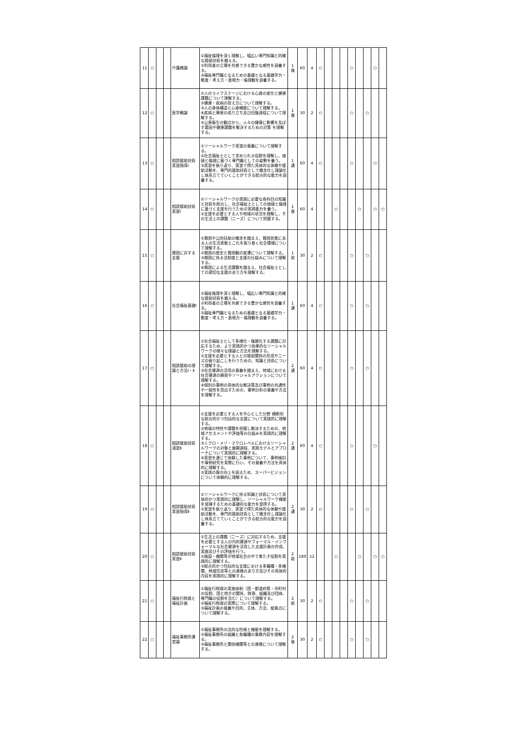| 11 | ○ | | | 介護概論 | ①福祉倫理を深く理解し、幅広い専門知識と的確な援助技術を備える。 ②利用者の立場を共感できる豊かな感性を涵養する。 ③福祉専門職となるための基礎となる基礎学力・態度・考え方・表現力・倫理観を涵養する。 | 1 後 | 60 | 4 | ○ | | | | ○ | | | ○ | |
| 12 | ○ | | | 医学概論 | ①人のライフステージにおける心身の変化と健康課題について理解する。 ②健康・疾病の捉え方について理解する。 ③人の身体構造と心身機能について理解する。 ④疾病と障害の成り立ち及び回復過程について理解する。 ⑤公衆衛生の観点から、人々の健康に影響を及ぼす要因や健康課題を解決するための対策 を理解する。 | 1 後 | 30 | 2 | ○ | | | | ○ | | ○ | | |
| 13 | ○ | | | 相談援助技術実習指導Ⅰ | ①ソーシャルワーク実習の意義について理解する。 ②社会福祉士として求められる役割を理解し、価値と倫理に基づく専門職としての姿勢を養う。 ③実習を振り返り、実習で得た具体的な体験や援助活動を、専門的援助技術として概念化し理論化し体系立てていくことができる総合的な能力を涵養する。 | 1 通 | 60 | 4 | ○ | | | | ○ | | | ○ | |
| 14 | ○ | | | 相談援助技術実習Ⅰ | ①ソーシャルワークの実践に必要な各科目の知識と技術を統合し、社会福祉士としての価値と倫理に基づく支援を行うための実践能力を養う。 ②支援を必要とする人や地域の状況を理解し、その生活上の課題（ニーズ）について把握する。 | 1 後 | 60 | 4 | | | ○ | | | ○ | | ○ | ○ |
| 15 | ○ | | | 貧困に対する支援 | ①貧困や公的扶助の概念を踏まえ、貧困状態にある人の生活実態とこれを取り巻く社会環境について理解する。 ②貧困の歴史と貧困観の変遷について理解する。 ③貧困に係る法制度と支援の仕組みについて理解する。 ④貧困による生活課題を踏まえ、社会福祉士としての適切な支援のあり方を理解する。 | 1 前 | 30 | 2 | ○ | | | | ○ | | ○ | | |
| 16 | ○ | | | 社会福祉基礎Ⅰ | ①福祉倫理を深く理解し、幅広い専門知識と的確な援助技術を備える。 ②利用者の立場を共感できる豊かな感性を涵養する。 ③福祉専門職となるための基礎となる基礎学力・態度・考え方・表現力・倫理観を涵養する。 | 1 通 | 60 | 4 | ○ | | | | ○ | | ○ | | |
| 17 | ○ | | | 相談援助の理論と方法Ⅰ・Ⅱ | ①社会福祉士として多様化・複雑化する課題に対応するため、より実践的かつ効果的なソーシャルワークの様々な理論と方法を理解する。 ②支援を必要とする人との援助関係の形成やニーズの掘り起こしを行うための、知識と技術について理解する。 ③社会資源の活用の意義を踏まえ、地域における社会資源の開発やソーシャルアクションについて理解する。 ④個別の事例の具体的な解決策及び事例の共通性や一般性を見出すための、事例分析の意義や方法を理解する。 | 2 通 | 60 | 4 | ○ | | | | ○ | | ○ | | |
| 18 | ○ | | | 相談援助技術演習Ⅱ | ①支援を必要とする人を中心とした分野 横断的な総合的かつ包括的な支援について実践的に理解する。 ②地域の特性や課題を把握し解決するための、地域アセスメントや評価等の仕組みを実践的に理解する。 ③ミクロ・メゾ・マクロレベルにおけるソーシャルワークの対象と展開過程、実践モデルとアプローチについて実践的に理解する。 ④実習を通じて体験した事例について、事例検討や事例研究を実際に行い、その意義や方法を具体的に理解する。 ⑤実践の質の向上を図るため、スーパービジョンについて体験的に理解する。 | 2 通 | 60 | 4 | ○ | | | | ○ | | | ○ | |
| 19 | ○ | | | 相談援助技術実習指導Ⅱ | ①ソーシャルワークに係る知識と技術について具体的かつ実践的に理解し、ソーシャルワーク機能を発揮するための基礎的な能力を習得する。 ②実習を振り返り、実習で得た具体的な体験や援助活動を、専門的援助技術として概念化し理論化し体系立てていくことができる総合的な能力を涵養する。 | 2 通 | 30 | 2 | ○ | | | | ○ | | ○ | | |
| 20 | ○ | | | 相談援助技術実習Ⅱ | ①生活上の課題（ニーズ）に対応するため、支援を必要とする人の内的資源やフォーマル・インフォーマルな社会資源を活用した支援計画の作成、実施及びその評価を行う。 ②施設・機関等が地域社会の中で果たす役割を実践的に理解する。 ③総合的かつ包括的な支援における多職種・多機関、地域住民等との連携のあり方及びその具体的内容を実践的に理解する。 | 2 前 | 180 | 12 | | | ○ | | | ○ | | ○ | ○ |
| 21 | ○ | | | 福祉行財政と福祉計画 | ①福祉行財政の実施体制（国・都道府県・市町村の役割、国と地方の関係、財源、組織及び団体、専門職の役割を含む）について理解する。 ②福祉行財政の実際について理解する。 ③福祉計画の意義や目的、主体、方法、留意点について理解する。 | 2 前 | 30 | 2 | ○ | | | | ○ | | ○ | | |
| 22 | ○ | | | 福祉事務所運営論 | ①福祉事務所の法的な性格と機能を理解する。 ②福祉事務所の組織と各職種の業務内容を理解する。 ③福祉事務所と関係機関等との連携について理解する。 | 2 後 | 30 | 2 | ○ | | | | ○ | | ○ | | |